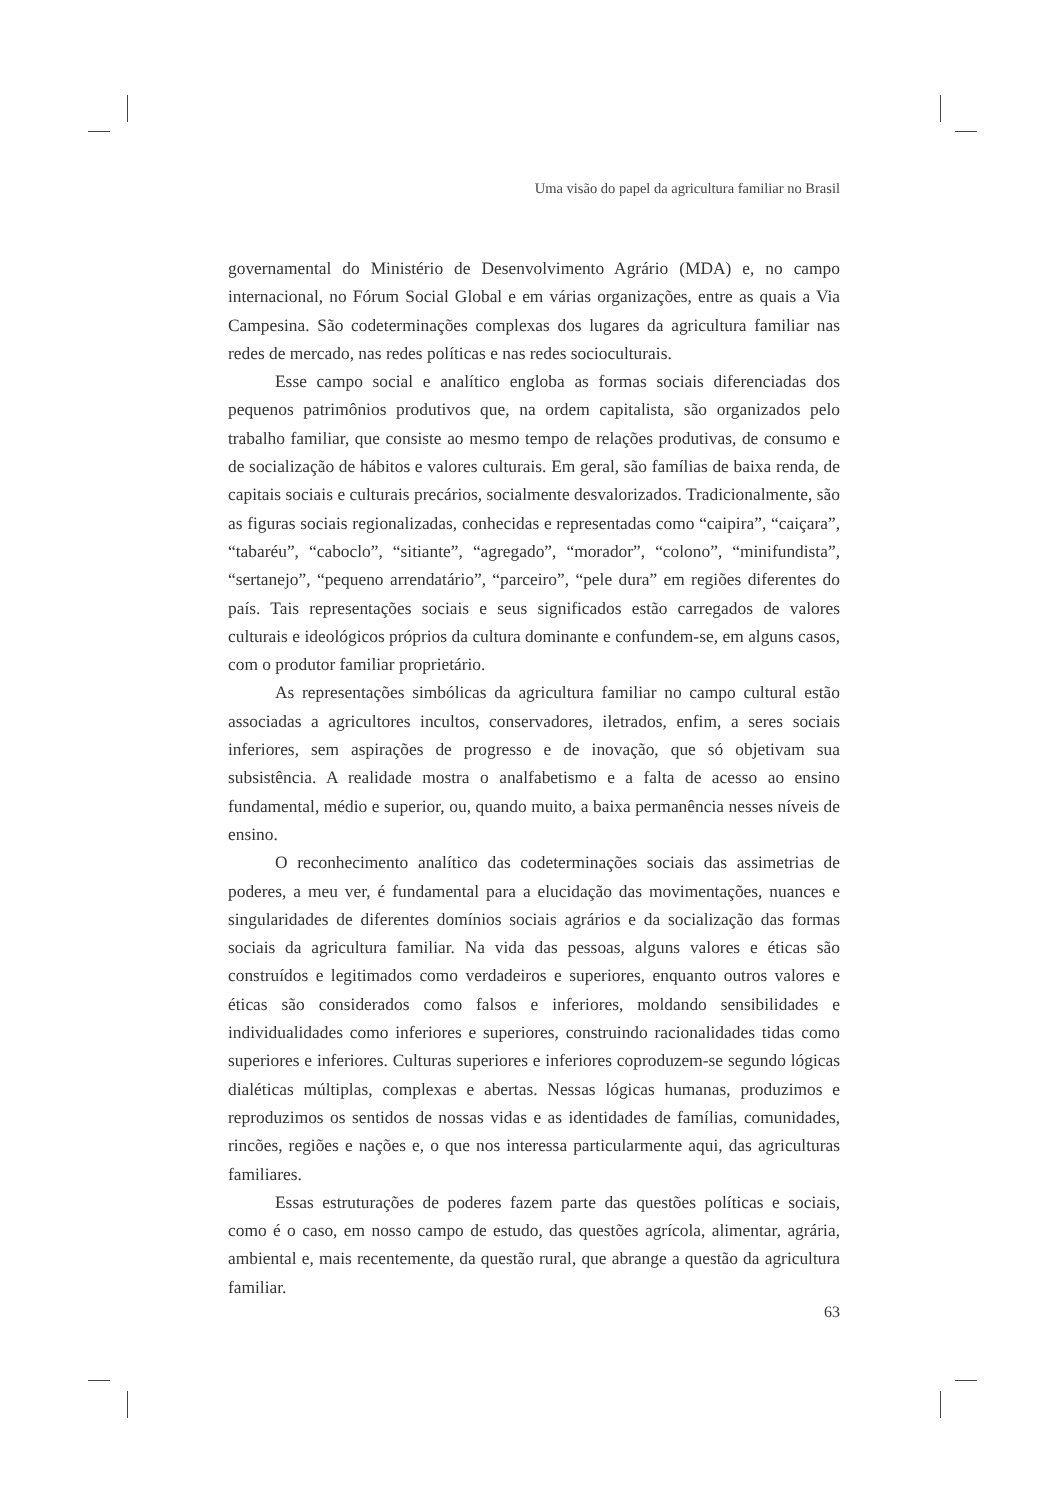Uma visão do papel da agricultura familiar no Brasil
governamental do Ministério de Desenvolvimento Agrário (MDA) e, no campo internacional, no Fórum Social Global e em várias organizações, entre as quais a Via Campesina. São codeterminações complexas dos lugares da agricultura familiar nas redes de mercado, nas redes políticas e nas redes socioculturais.
Esse campo social e analítico engloba as formas sociais diferenciadas dos pequenos patrimônios produtivos que, na ordem capitalista, são organizados pelo trabalho familiar, que consiste ao mesmo tempo de relações produtivas, de consumo e de socialização de hábitos e valores culturais. Em geral, são famílias de baixa renda, de capitais sociais e culturais precários, socialmente desvalorizados. Tradicionalmente, são as figuras sociais regionalizadas, conhecidas e representadas como “caipira”, “caiçara”, “tabaréu”, “caboclo”, “sitiante”, “agregado”, “morador”, “colono”, “minifundista”, “sertanejo”, “pequeno arrendatário”, “parceiro”, “pele dura” em regiões diferentes do país. Tais representações sociais e seus significados estão carregados de valores culturais e ideológicos próprios da cultura dominante e confundem-se, em alguns casos, com o produtor familiar proprietário.
As representações simbólicas da agricultura familiar no campo cultural estão associadas a agricultores incultos, conservadores, iletrados, enfim, a seres sociais inferiores, sem aspirações de progresso e de inovação, que só objetivam sua subsistência. A realidade mostra o analfabetismo e a falta de acesso ao ensino fundamental, médio e superior, ou, quando muito, a baixa permanência nesses níveis de ensino.
O reconhecimento analítico das codeterminações sociais das assimetrias de poderes, a meu ver, é fundamental para a elucidação das movimentações, nuances e singularidades de diferentes domínios sociais agrários e da socialização das formas sociais da agricultura familiar. Na vida das pessoas, alguns valores e éticas são construídos e legitimados como verdadeiros e superiores, enquanto outros valores e éticas são considerados como falsos e inferiores, moldando sensibilidades e individualidades como inferiores e superiores, construindo racionalidades tidas como superiores e inferiores. Culturas superiores e inferiores coproduzem-se segundo lógicas dialéticas múltiplas, complexas e abertas. Nessas lógicas humanas, produzimos e reproduzimos os sentidos de nossas vidas e as identidades de famílias, comunidades, rincões, regiões e nações e, o que nos interessa particularmente aqui, das agriculturas familiares.
Essas estruturações de poderes fazem parte das questões políticas e sociais, como é o caso, em nosso campo de estudo, das questões agrícola, alimentar, agrária, ambiental e, mais recentemente, da questão rural, que abrange a questão da agricultura familiar.
63